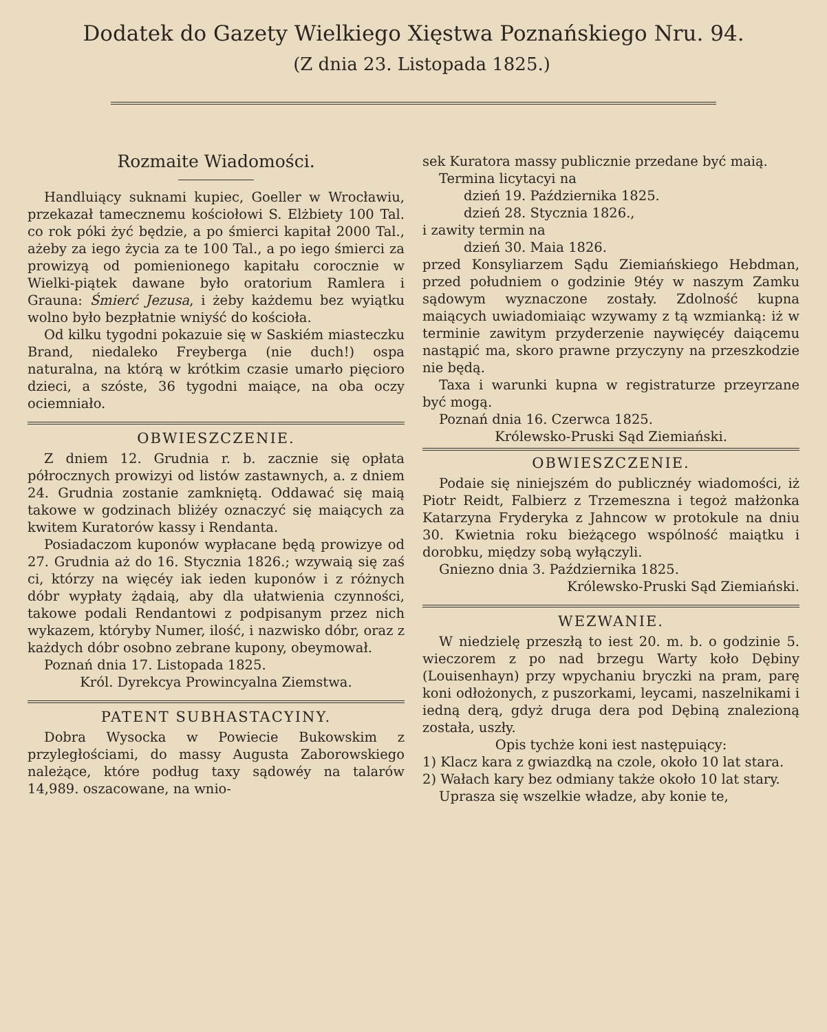Dodatek do Gazety Wielkiego Xięstwa Poznańskiego Nru. 94.
(Z dnia 23. Listopada 1825.)
Rozmaite Wiadomości.
Handluiący suknami kupiec, Goeller w Wrocławiu, przekazał tamecznemu kościołowi S. Elżbiety 100 Tal. co rok póki żyć będzie, a po śmierci kapitał 2000 Tal., ażeby za iego życia za te 100 Tal., a po iego śmierci za prowizyą od pomienionego kapitału corocznie w Wielki-piątek dawane było oratorium Ramlera i Grauna: Śmierć Jezusa, i żeby każdemu bez wyiątku wolno było bezpłatnie wniyść do kościoła.
Od kilku tygodni pokazuie się w Saskiém miasteczku Brand, niedaleko Freyberga (nie duch!) ospa naturalna, na którą w krótkim czasie umarło pięcioro dzieci, a szóste, 36 tygodni maiące, na oba oczy ociemniało.
OBWIESZCZENIE.
Z dniem 12. Grudnia r. b. zacznie się opłata półrocznych prowizyi od listów zastawnych, a. z dniem 24. Grudnia zostanie zamkniętą. Oddawać się maią takowe w godzinach bliżéy oznaczyć się maiących za kwitem Kuratorów kassy i Rendanta.
Posiadaczom kuponów wypłacane będą prowizye od 27. Grudnia aż do 16. Stycznia 1826.; wzywaią się zaś ci, którzy na więcéy iak ieden kuponów i z różnych dóbr wypłaty żądaią, aby dla ułatwienia czynności, takowe podali Rendantowi z podpisanym przez nich wykazem, któryby Numer, ilość, i nazwisko dóbr, oraz z każdych dóbr osobno zebrane kupony, obeymował.
Poznań dnia 17. Listopada 1825.
Król. Dyrekcya Prowincyalna Ziemstwa.
PATENT SUBHASTACYINY.
Dobra Wysocka w Powiecie Bukowskim z przyległościami, do massy Augusta Zaborowskiego należące, które podług taxy sądowéy na talarów 14,989. oszacowane, na wnio-
sek Kuratora massy publicznie przedane być maią.
Termina licytacyi na
dzień 19. Października 1825.
dzień 28. Stycznia 1826.,
i zawity termin na
dzień 30. Maia 1826.
przed Konsyliarzem Sądu Ziemiańskiego Hebdman, przed południem o godzinie 9téy w naszym Zamku sądowym wyznaczone zostały. Zdolność kupna maiących uwiadomiaiąc wzywamy z tą wzmianką: iż w terminie zawitym przyderzenie naywięcéy daiącemu nastąpić ma, skoro prawne przyczyny na przeszkodzie nie będą.
Taxa i warunki kupna w registraturze przeyrzane być mogą.
Poznań dnia 16. Czerwca 1825.
Królewsko-Pruski Sąd Ziemiański.
OBWIESZCZENIE.
Podaie się niniejszém do publicznéy wiadomości, iż Piotr Reidt, Falbierz z Trzemeszna i tegoż małżonka Katarzyna Fryderyka z Jahncow w protokule na dniu 30. Kwietnia roku bieżącego wspólność maiątku i dorobku, między sobą wyłączyli.
Gniezno dnia 3. Października 1825.
Królewsko-Pruski Sąd Ziemiański.
WEZWANIE.
W niedzielę przeszłą to iest 20. m. b. o godzinie 5. wieczorem z po nad brzegu Warty koło Dębiny (Louisenhayn) przy wpychaniu bryczki na pram, parę koni odłożonych, z puszorkami, leycami, naszelnikami i iedną derą, gdyż druga dera pod Dębiną znalezioną została, uszły.
Opis tychże koni iest następuiący:
1) Klacz kara z gwiazdką na czole, około 10 lat stara.
2) Wałach kary bez odmiany także około 10 lat stary.
Uprasza się wszelkie władze, aby konie te,